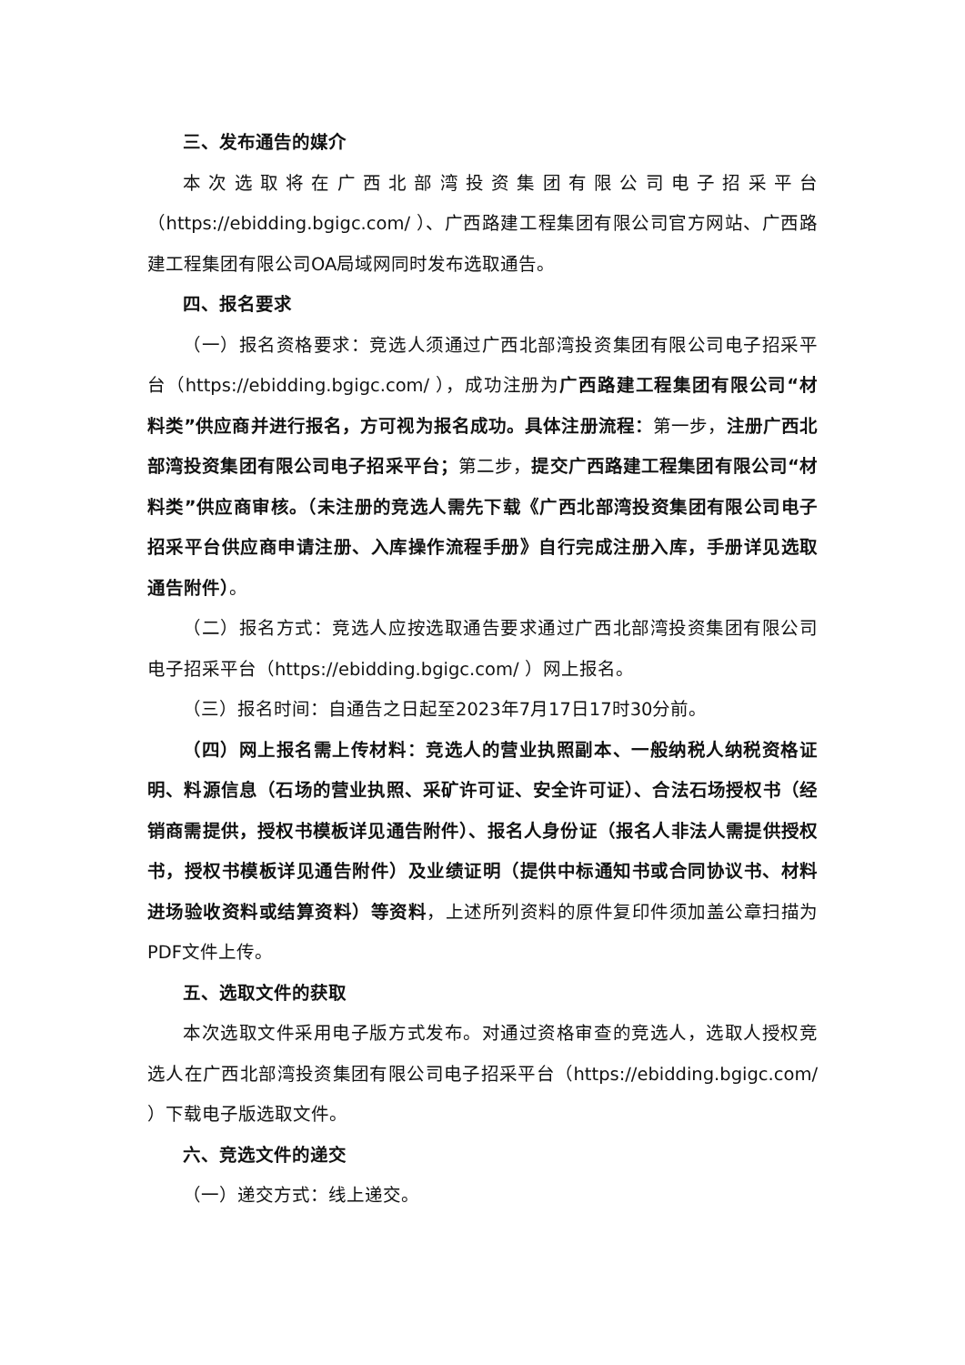三、发布通告的媒介
本次选取将在广西北部湾投资集团有限公司电子招采平台（https://ebidding.bgigc.com/ ）、广西路建工程集团有限公司官方网站、广西路建工程集团有限公司OA局域网同时发布选取通告。
四、报名要求
（一）报名资格要求：竞选人须通过广西北部湾投资集团有限公司电子招采平台（https://ebidding.bgigc.com/ ），成功注册为广西路建工程集团有限公司“材料类”供应商并进行报名，方可视为报名成功。具体注册流程：第一步，注册广西北部湾投资集团有限公司电子招采平台；第二步，提交广西路建工程集团有限公司“材料类”供应商审核。（未注册的竞选人需先下载《广西北部湾投资集团有限公司电子招采平台供应商申请注册、入库操作流程手册》自行完成注册入库，手册详见选取通告附件）。
（二）报名方式：竞选人应按选取通告要求通过广西北部湾投资集团有限公司电子招采平台（https://ebidding.bgigc.com/ ）网上报名。
（三）报名时间：自通告之日起至2023年7月17日17时30分前。
（四）网上报名需上传材料：竞选人的营业执照副本、一般纳税人纳税资格证明、料源信息（石场的营业执照、采矿许可证、安全许可证）、合法石场授权书（经销商需提供，授权书模板详见通告附件）、报名人身份证（报名人非法人需提供授权书，授权书模板详见通告附件）及业绩证明（提供中标通知书或合同协议书、材料进场验收资料或结算资料）等资料，上述所列资料的原件复印件须加盖公章扫描为PDF文件上传。
五、选取文件的获取
本次选取文件采用电子版方式发布。对通过资格审查的竞选人，选取人授权竞选人在广西北部湾投资集团有限公司电子招采平台（https://ebidding.bgigc.com/ ）下载电子版选取文件。
六、竞选文件的递交
（一）递交方式：线上递交。